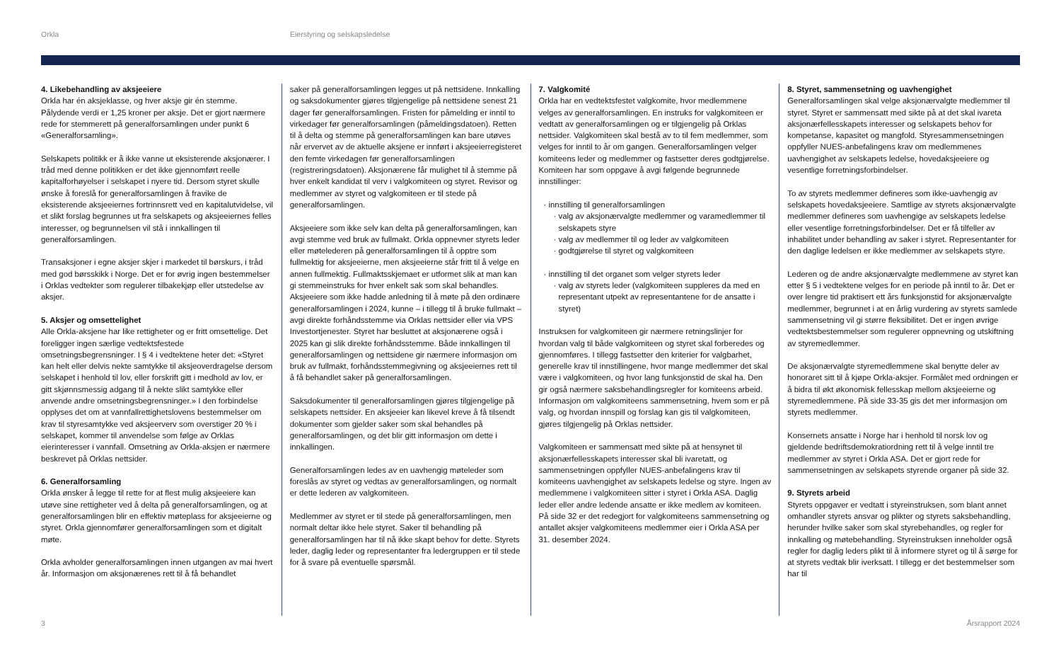Orkla Eierstyring og selskapsledelse
4. Likebehandling av aksjeeiere
Orkla har én aksjeklasse, og hver aksje gir én stemme. Pålydende verdi er 1,25 kroner per aksje. Det er gjort nærmere rede for stemmerett på generalforsamlingen under punkt 6 «Generalforsamling».
Selskapets politikk er å ikke vanne ut eksisterende aksjonærer. I tråd med denne politikken er det ikke gjennomført reelle kapitalforhøyelser i selskapet i nyere tid. Dersom styret skulle ønske å foreslå for generalforsamlingen å fravike de eksisterende aksjeeiernes fortrinnsrett ved en kapitalutvidelse, vil et slikt forslag begrunnes ut fra selskapets og aksjeeiernes felles interesser, og begrunnelsen vil stå i innkallingen til generalforsamlingen.
Transaksjoner i egne aksjer skjer i markedet til børskurs, i tråd med god børsskikk i Norge. Det er for øvrig ingen bestemmelser i Orklas vedtekter som regulerer tilbakekjøp eller utstedelse av aksjer.
5. Aksjer og omsettelighet
Alle Orkla-aksjene har like rettigheter og er fritt omsettelige. Det foreligger ingen særlige vedtektsfestede omsetningsbegrensninger. I § 4 i vedtektene heter det: «Styret kan helt eller delvis nekte samtykke til aksjeoverdragelse dersom selskapet i henhold til lov, eller forskrift gitt i medhold av lov, er gitt skjønnsmessig adgang til å nekte slikt samtykke eller anvende andre omsetningsbegrensninger.» I den forbindelse opplyses det om at vannfallrettighetslovens bestemmelser om krav til styresamtykke ved aksjeerverv som overstiger 20 % i selskapet, kommer til anvendelse som følge av Orklas eierinteresser i vannfall. Omsetning av Orkla-aksjen er nærmere beskrevet på Orklas nettsider.
6. Generalforsamling
Orkla ønsker å legge til rette for at flest mulig aksjeeiere kan utøve sine rettigheter ved å delta på generalforsamlingen, og at generalforsamlingen blir en effektiv møteplass for aksjeeierne og styret. Orkla gjennomfører generalforsamlingen som et digitalt møte.
Orkla avholder generalforsamlingen innen utgangen av mai hvert år. Informasjon om aksjonærenes rett til å få behandlet
saker på generalforsamlingen legges ut på nettsidene. Innkalling og saksdokumenter gjøres tilgjengelige på nettsidene senest 21 dager før generalforsamlingen. Fristen for påmelding er inntil to virkedager før generalforsamlingen (påmeldingsdatoen). Retten til å delta og stemme på generalforsamlingen kan bare utøves når ervervet av de aktuelle aksjene er innført i aksjeeierregisteret den femte virkedagen før generalforsamlingen (registreringsdatoen). Aksjonærene får mulighet til å stemme på hver enkelt kandidat til verv i valgkomiteen og styret. Revisor og medlemmer av styret og valgkomiteen er til stede på generalforsamlingen.
Aksjeeiere som ikke selv kan delta på generalforsamlingen, kan avgi stemme ved bruk av fullmakt. Orkla oppnevner styrets leder eller møtelederen på generalforsamlingen til å opptre som fullmektig for aksjeeierne, men aksjeeierne står fritt til å velge en annen fullmektig. Fullmaktsskjemaet er utformet slik at man kan gi stemmeinstruks for hver enkelt sak som skal behandles. Aksjeeiere som ikke hadde anledning til å møte på den ordinære generalforsamlingen i 2024, kunne – i tillegg til å bruke fullmakt – avgi direkte forhåndsstemme via Orklas nettsider eller via VPS Investortjenester. Styret har besluttet at aksjonærene også i 2025 kan gi slik direkte forhåndsstemme. Både innkallingen til generalforsamlingen og nettsidene gir nærmere informasjon om bruk av fullmakt, forhåndsstemmegivning og aksjeeiernes rett til å få behandlet saker på generalforsamlingen.
Saksdokumenter til generalforsamlingen gjøres tilgjengelige på selskapets nettsider. En aksjeeier kan likevel kreve å få tilsendt dokumenter som gjelder saker som skal behandles på generalforsamlingen, og det blir gitt informasjon om dette i innkallingen.
Generalforsamlingen ledes av en uavhengig møteleder som foreslås av styret og vedtas av generalforsamlingen, og normalt er dette lederen av valgkomiteen.
Medlemmer av styret er til stede på generalforsamlingen, men normalt deltar ikke hele styret. Saker til behandling på generalforsamlingen har til nå ikke skapt behov for dette. Styrets leder, daglig leder og representanter fra ledergruppen er til stede for å svare på eventuelle spørsmål.
7. Valgkomité
Orkla har en vedtektsfestet valgkomite, hvor medlemmene velges av generalforsamlingen. En instruks for valgkomiteen er vedtatt av generalforsamlingen og er tilgjengelig på Orklas nettsider. Valgkomiteen skal bestå av to til fem medlemmer, som velges for inntil to år om gangen. Generalforsamlingen velger komiteens leder og medlemmer og fastsetter deres godtgjørelse. Komiteen har som oppgave å avgi følgende begrunnede innstillinger:
innstilling til generalforsamlingen
valg av aksjonærvalgte medlemmer og varamedlemmer til selskapets styre
valg av medlemmer til og leder av valgkomiteen
godtgjørelse til styret og valgkomiteen
innstilling til det organet som velger styrets leder
valg av styrets leder (valgkomiteen suppleres da med en representant utpekt av representantene for de ansatte i styret)
Instruksen for valgkomiteen gir nærmere retningslinjer for hvordan valg til både valgkomiteen og styret skal forberedes og gjennomføres. I tillegg fastsetter den kriterier for valgbarhet, generelle krav til innstillingene, hvor mange medlemmer det skal være i valgkomiteen, og hvor lang funksjonstid de skal ha. Den gir også nærmere saksbehandlingsregler for komiteens arbeid. Informasjon om valgkomiteens sammensetning, hvem som er på valg, og hvordan innspill og forslag kan gis til valgkomiteen, gjøres tilgjengelig på Orklas nettsider.
Valgkomiteen er sammensatt med sikte på at hensynet til aksjonærfellesskapets interesser skal bli ivaretatt, og sammensetningen oppfyller NUES-anbefalingens krav til komiteens uavhengighet av selskapets ledelse og styre. Ingen av medlemmene i valgkomiteen sitter i styret i Orkla ASA. Daglig leder eller andre ledende ansatte er ikke medlem av komiteen. På side 32 er det redegjort for valgkomiteens sammensetning og antallet aksjer valgkomiteens medlemmer eier i Orkla ASA per 31. desember 2024.
8. Styret, sammensetning og uavhengighet
Generalforsamlingen skal velge aksjonærvalgte medlemmer til styret. Styret er sammensatt med sikte på at det skal ivareta aksjonærfellesskapets interesser og selskapets behov for kompetanse, kapasitet og mangfold. Styresammensetningen oppfyller NUES-anbefalingens krav om medlemmenes uavhengighet av selskapets ledelse, hovedaksjeeiere og vesentlige forretningsforbindelser.
To av styrets medlemmer defineres som ikke-uavhengig av selskapets hovedaksjeeiere. Samtlige av styrets aksjonærvalgte medlemmer defineres som uavhengige av selskapets ledelse eller vesentlige forretningsforbindelser. Det er få tilfeller av inhabilitet under behandling av saker i styret. Representanter for den daglige ledelsen er ikke medlemmer av selskapets styre.
Lederen og de andre aksjonærvalgte medlemmene av styret kan etter § 5 i vedtektene velges for en periode på inntil to år. Det er over lengre tid praktisert ett års funksjonstid for aksjonærvalgte medlemmer, begrunnet i at en årlig vurdering av styrets samlede sammensetning vil gi større fleksibilitet. Det er ingen øvrige vedtektsbestemmelser som regulerer oppnevning og utskiftning av styremedlemmer.
De aksjonærvalgte styremedlemmene skal benytte deler av honoraret sitt til å kjøpe Orkla-aksjer. Formålet med ordningen er å bidra til økt økonomisk fellesskap mellom aksjeeierne og styremedlemmene. På side 33-35 gis det mer informasjon om styrets medlemmer.
Konsernets ansatte i Norge har i henhold til norsk lov og gjeldende bedriftsdemokratiordning rett til å velge inntil tre medlemmer av styret i Orkla ASA. Det er gjort rede for sammensetningen av selskapets styrende organer på side 32.
9. Styrets arbeid
Styrets oppgaver er vedtatt i styreinstruksen, som blant annet omhandler styrets ansvar og plikter og styrets saksbehandling, herunder hvilke saker som skal styrebehandles, og regler for innkalling og møtebehandling. Styreinstruksen inneholder også regler for daglig leders plikt til å informere styret og til å sørge for at styrets vedtak blir iverksatt. I tillegg er det bestemmelser som har til
3 Årsrapport 2024